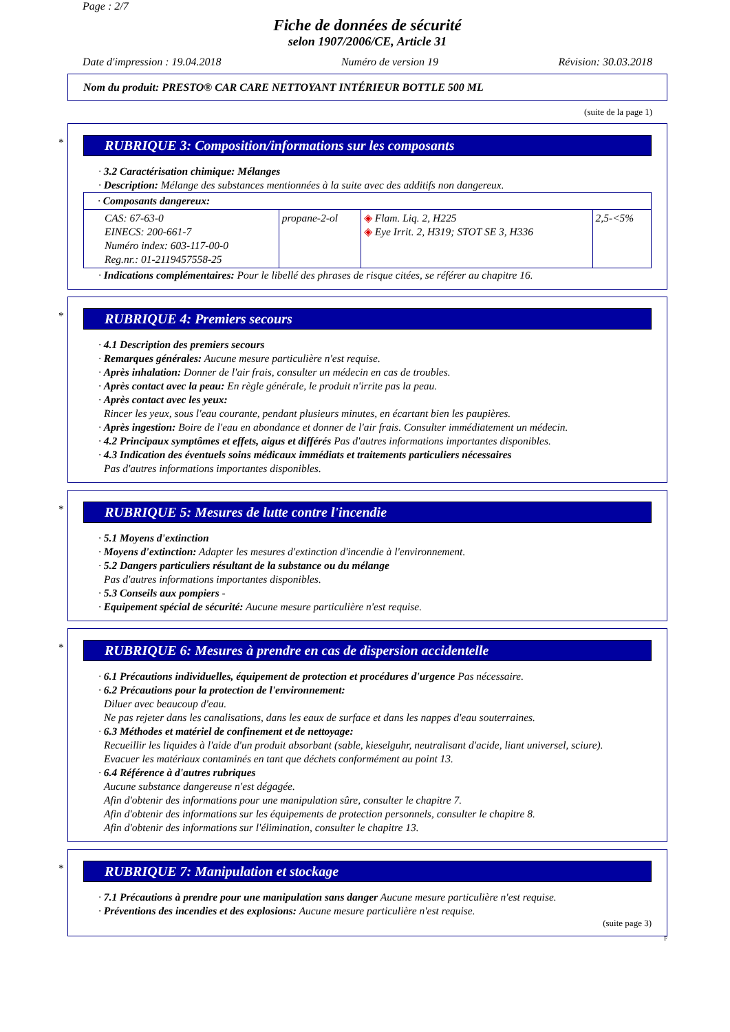Page : 2/7
Fiche de données de sécurité
selon 1907/2006/CE, Article 31
Date d'impression : 19.04.2018 Numéro de version 19 Révision: 30.03.2018
Nom du produit: PRESTO® CAR CARE NETTOYANT INTÉRIEUR BOTTLE 500 ML
(suite de la page 1)
*
RUBRIQUE 3: Composition/informations sur les composants
· 3.2 Caractérisation chimique: Mélanges
· Description: Mélange des substances mentionnées à la suite avec des additifs non dangereux.
| · Composants dangereux: | | | |
| CAS: 67-63-0 EINECS: 200-661-7 Numéro index: 603-117-00-0 Reg.nr.: 01-2119457558-25 | propane-2-ol | ◈ Flam. Liq. 2, H225 ◈ Eye Irrit. 2, H319; STOT SE 3, H336 | 2,5-<5% |
· Indications complémentaires: Pour le libellé des phrases de risque citées, se référer au chapitre 16.
*
RUBRIQUE 4: Premiers secours
· 4.1 Description des premiers secours
· Remarques générales: Aucune mesure particulière n'est requise.
· Après inhalation: Donner de l'air frais, consulter un médecin en cas de troubles.
· Après contact avec la peau: En règle générale, le produit n'irrite pas la peau.
· Après contact avec les yeux:
Rincer les yeux, sous l'eau courante, pendant plusieurs minutes, en écartant bien les paupières.
· Après ingestion: Boire de l'eau en abondance et donner de l'air frais. Consulter immédiatement un médecin.
· 4.2 Principaux symptômes et effets, aigus et différés Pas d'autres informations importantes disponibles.
· 4.3 Indication des éventuels soins médicaux immédiats et traitements particuliers nécessaires
Pas d'autres informations importantes disponibles.
*
RUBRIQUE 5: Mesures de lutte contre l'incendie
· 5.1 Moyens d'extinction
· Moyens d'extinction: Adapter les mesures d'extinction d'incendie à l'environnement.
· 5.2 Dangers particuliers résultant de la substance ou du mélange
Pas d'autres informations importantes disponibles.
· 5.3 Conseils aux pompiers -
· Equipement spécial de sécurité: Aucune mesure particulière n'est requise.
*
RUBRIQUE 6: Mesures à prendre en cas de dispersion accidentelle
· 6.1 Précautions individuelles, équipement de protection et procédures d'urgence Pas nécessaire.
· 6.2 Précautions pour la protection de l'environnement:
Diluer avec beaucoup d'eau.
Ne pas rejeter dans les canalisations, dans les eaux de surface et dans les nappes d'eau souterraines.
· 6.3 Méthodes et matériel de confinement et de nettoyage:
Recueillir les liquides à l'aide d'un produit absorbant (sable, kieselguhr, neutralisant d'acide, liant universel, sciure).
Evacuer les matériaux contaminés en tant que déchets conformément au point 13.
· 6.4 Référence à d'autres rubriques
Aucune substance dangereuse n'est dégagée.
Afin d'obtenir des informations pour une manipulation sûre, consulter le chapitre 7.
Afin d'obtenir des informations sur les équipements de protection personnels, consulter le chapitre 8.
Afin d'obtenir des informations sur l'élimination, consulter le chapitre 13.
*
RUBRIQUE 7: Manipulation et stockage
· 7.1 Précautions à prendre pour une manipulation sans danger Aucune mesure particulière n'est requise.
· Préventions des incendies et des explosions: Aucune mesure particulière n'est requise.
(suite page 3)
F